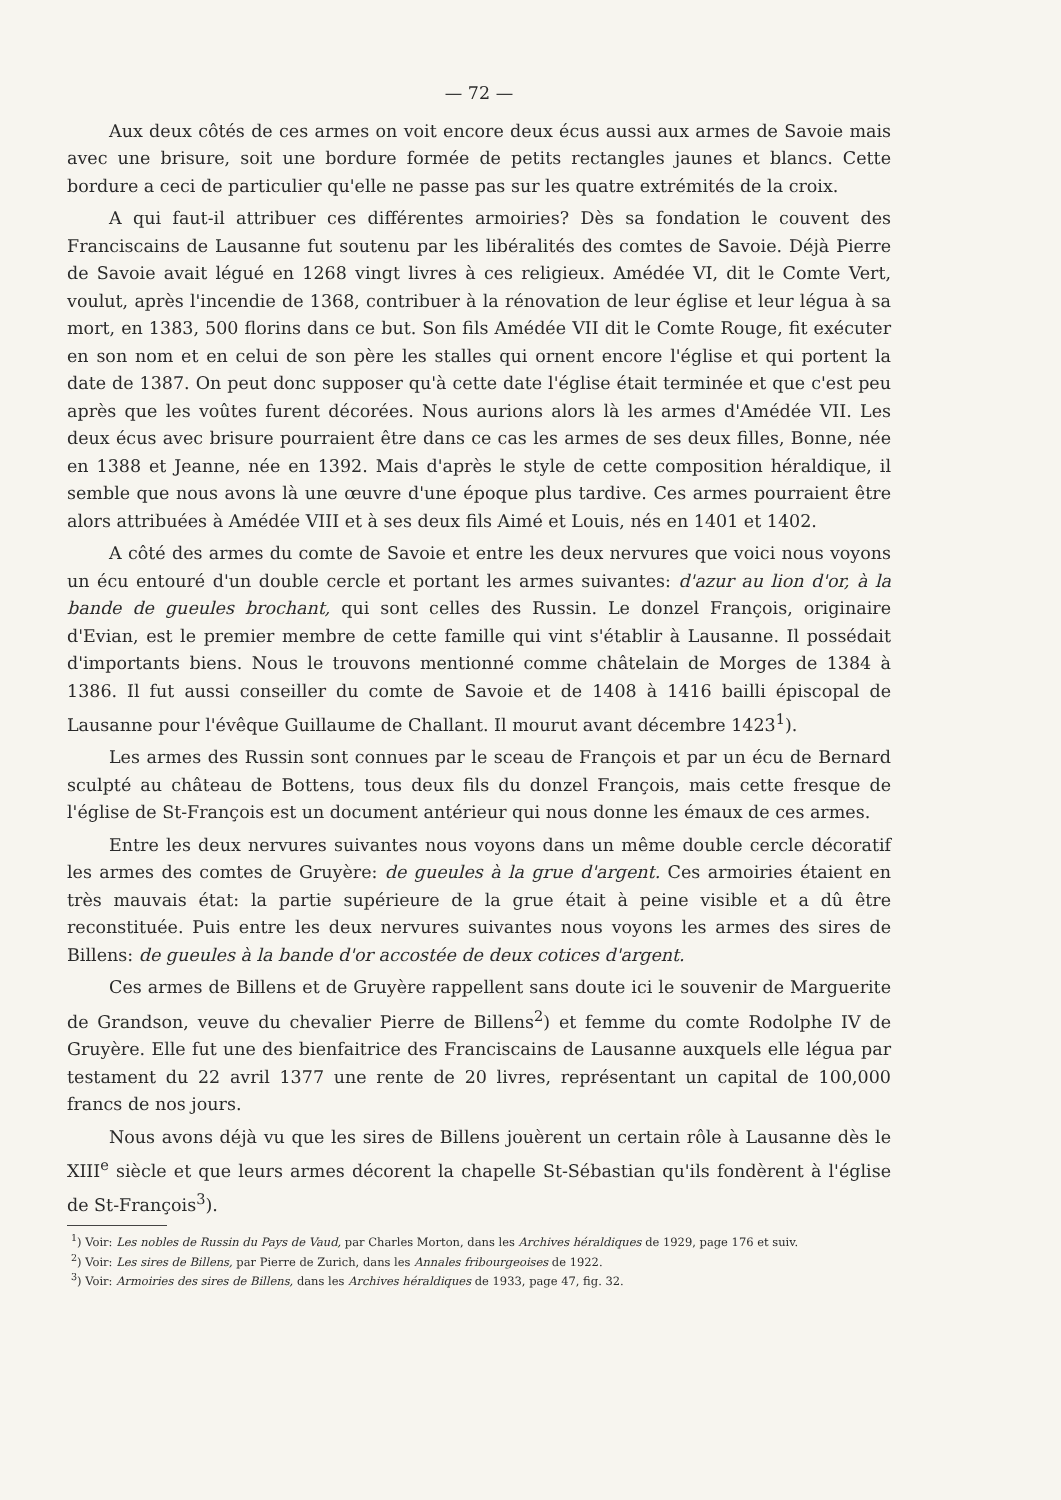— 72 —
Aux deux côtés de ces armes on voit encore deux écus aussi aux armes de Savoie mais avec une brisure, soit une bordure formée de petits rectangles jaunes et blancs. Cette bordure a ceci de particulier qu'elle ne passe pas sur les quatre extrémités de la croix.
A qui faut-il attribuer ces différentes armoiries? Dès sa fondation le couvent des Franciscains de Lausanne fut soutenu par les libéralités des comtes de Savoie. Déjà Pierre de Savoie avait légué en 1268 vingt livres à ces religieux. Amédée VI, dit le Comte Vert, voulut, après l'incendie de 1368, contribuer à la rénovation de leur église et leur légua à sa mort, en 1383, 500 florins dans ce but. Son fils Amédée VII dit le Comte Rouge, fit exécuter en son nom et en celui de son père les stalles qui ornent encore l'église et qui portent la date de 1387. On peut donc supposer qu'à cette date l'église était terminée et que c'est peu après que les voûtes furent décorées. Nous aurions alors là les armes d'Amédée VII. Les deux écus avec brisure pourraient être dans ce cas les armes de ses deux filles, Bonne, née en 1388 et Jeanne, née en 1392. Mais d'après le style de cette composition héraldique, il semble que nous avons là une œuvre d'une époque plus tardive. Ces armes pourraient être alors attribuées à Amédée VIII et à ses deux fils Aimé et Louis, nés en 1401 et 1402.
A côté des armes du comte de Savoie et entre les deux nervures que voici nous voyons un écu entouré d'un double cercle et portant les armes suivantes: d'azur au lion d'or, à la bande de gueules brochant, qui sont celles des Russin. Le donzel François, originaire d'Evian, est le premier membre de cette famille qui vint s'établir à Lausanne. Il possédait d'importants biens. Nous le trouvons mentionné comme châtelain de Morges de 1384 à 1386. Il fut aussi conseiller du comte de Savoie et de 1408 à 1416 bailli épiscopal de Lausanne pour l'évêque Guillaume de Challant. Il mourut avant décembre 1423<sup>1</sup>).
Les armes des Russin sont connues par le sceau de François et par un écu de Bernard sculpté au château de Bottens, tous deux fils du donzel François, mais cette fresque de l'église de St-François est un document antérieur qui nous donne les émaux de ces armes.
Entre les deux nervures suivantes nous voyons dans un même double cercle décoratif les armes des comtes de Gruyère: de gueules à la grue d'argent. Ces armoiries étaient en très mauvais état: la partie supérieure de la grue était à peine visible et a dû être reconstituée. Puis entre les deux nervures suivantes nous voyons les armes des sires de Billens: de gueules à la bande d'or accostée de deux cotices d'argent.
Ces armes de Billens et de Gruyère rappellent sans doute ici le souvenir de Marguerite de Grandson, veuve du chevalier Pierre de Billens<sup>2</sup>) et femme du comte Rodolphe IV de Gruyère. Elle fut une des bienfaitrice des Franciscains de Lausanne auxquels elle légua par testament du 22 avril 1377 une rente de 20 livres, représentant un capital de 100,000 francs de nos jours.
Nous avons déjà vu que les sires de Billens jouèrent un certain rôle à Lausanne dès le XIII<sup>e</sup> siècle et que leurs armes décorent la chapelle St-Sébastian qu'ils fondèrent à l'église de St-François<sup>3</sup>).
<sup>1</sup>) Voir: Les nobles de Russin du Pays de Vaud, par Charles Morton, dans les Archives héraldiques de 1929, page 176 et suiv.
<sup>2</sup>) Voir: Les sires de Billens, par Pierre de Zurich, dans les Annales fribourgeoises de 1922.
<sup>3</sup>) Voir: Armoiries des sires de Billens, dans les Archives héraldiques de 1933, page 47, fig. 32.